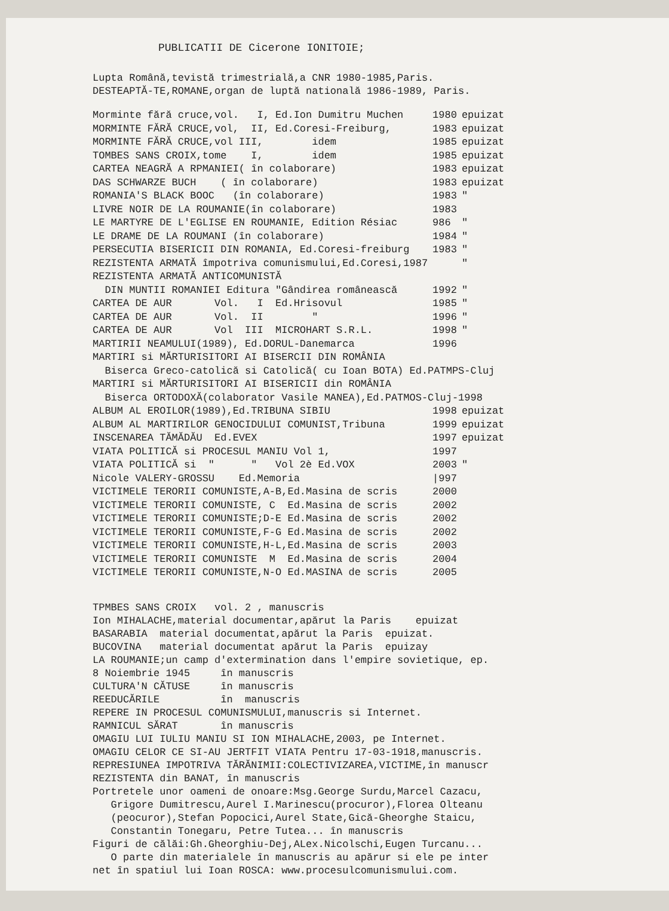PUBLICATII DE Cicerone IONITOIE;
Lupta Română,tevistă trimestrială,a CNR 1980-1985,Paris.
DESTEAPTĂ-TE,ROMANE,organ de luptă natională 1986-1989, Paris.
| Morminte fără cruce,vol. I, Ed.Ion Dumitru Muchen | 1980 | epuizat |
| MORMINTE FĂRĂ CRUCE,vol, II, Ed.Coresi-Freiburg, | 1983 | epuizat |
| MORMINTE FĂRĂ CRUCE,vol III, idem | 1985 | epuizat |
| TOMBES SANS CROIX,tome I, idem | 1985 | epuizat |
| CARTEA NEAGRĂ A RPMANIEI( în colaborare) | 1983 | epuizat |
| DAS SCHWARZE BUCH ( în colaborare) | 1983 | epuizat |
| ROMANIA'S BLACK BOOC (în colaborare) | 1983 | " |
| LIVRE NOIR DE LA ROUMANIE(în colaborare) | 1983 | |
| LE MARTYRE DE L'EGLISE EN ROUMANIE, Edition Résiac | 986 | " |
| LE DRAME DE LA ROUMANI (în colaborare) | 1984 | " |
| PERSECUTIA BISERICII DIN ROMANIA, Ed.Coresi-freiburg | 1983 | " |
| REZISTENTA ARMATĂ împotriva comunismului,Ed.Coresi,1987 | | " |
| REZISTENTA ARMATĂ ANTICOMUNISTĂ | | |
| DIN MUNTII ROMANIEI Editura "Gândirea românească | 1992 | " |
| CARTEA DE AUR Vol. I Ed.Hrisovul | 1985 | " |
| CARTEA DE AUR Vol. II " | 1996 | " |
| CARTEA DE AUR Vol III MICROHART S.R.L. | 1998 | " |
| MARTIRII NEAMULUI(1989), Ed.DORUL-Danemarca | 1996 | |
| MARTIRI si MĂRTURISITORI AI BISERCII DIN ROMÂNIA | | |
| Biserca Greco-catolică si Catolică( cu Ioan BOTA) Ed.PATMPS-Cluj | | |
| MARTIRI si MĂRTURISITORI AI BISERICII din ROMÂNIA | | |
| Biserca ORTODOXĂ(colaborator Vasile MANEA),Ed.PATMOS-Cluj-1998 | | |
| ALBUM AL EROILOR(1989),Ed.TRIBUNA SIBIU | 1998 | epuizat |
| ALBUM AL MARTIRILOR GENOCIDULUI COMUNIST,Tribuna | 1999 | epuizat |
| INSCENAREA TĂMĂDĂU Ed.EVEX | 1997 | epuizat |
| VIATA POLITICĂ si PROCESUL MANIU Vol 1, | 1997 | |
| VIATA POLITICĂ si " " Vol 2è Ed.VOX | 2003 | " |
| Nicole VALERY-GROSSU Ed.Memoria | /997 | |
| VICTIMELE TERORII COMUNISTE,A-B,Ed.Masina de scris | 2000 | |
| VICTIMELE TERORII COMUNISTE, C Ed.Masina de scris | 2002 | |
| VICTIMELE TERORII COMUNISTE;D-E Ed.Masina de scris | 2002 | |
| VICTIMELE TERORII COMUNISTE,F-G Ed.Masina de scris | 2002 | |
| VICTIMELE TERORII COMUNISTE,H-L,Ed.Masina de scris | 2003 | |
| VICTIMELE TERORII COMUNISTE M Ed.Masina de scris | 2004 | |
| VICTIMELE TERORII COMUNISTE,N-O Ed.MASINA de scris | 2005 | |
TPMBES SANS CROIX vol. 2 , manuscris
Ion MIHALACHE,material documentar,apărut la Paris epuizat
BASARABIA material documentat,apărut la Paris epuizat.
BUCOVINA material documentat apărut la Paris epuizay
LA ROUMANIE;un camp d'extermination dans l'empire sovietique, ep.
8 Noiembrie 1945 în manuscris
CULTURA'N CĂTUSE în manuscris
REEDUCĂRILE în manuscris
REPERE IN PROCESUL COMUNISMULUI,manuscris si Internet.
RAMNICUL SĂRAT în manuscris
OMAGIU LUI IULIU MANIU SI ION MIHALACHE,2003, pe Internet.
OMAGIU CELOR CE SI-AU JERTFIT VIATA Pentru 17-03-1918,manuscris.
REPRESIUNEA IMPOTRIVA TĂRĂNIMII:COLECTIVIZAREA,VICTIME,în manuscr
REZISTENTA din BANAT, în manuscris
Portretele unor oameni de onoare:Msg.George Surdu,Marcel Cazacu,
Grigore Dumitrescu,Aurel I.Marinescu(procuror),Florea Olteanu
(peocuror),Stefan Popocici,Aurel State,Gică-Gheorghe Staicu,
Constantin Tonegaru, Petre Tutea... în manuscris
Figuri de călăi:Gh.Gheorghiu-Dej,ALex.Nicolschi,Eugen Turcanu...
O parte din materialele în manuscris au apărur si ele pe inter
net în spatiul lui Ioan ROSCA: www.procesulcomunismului.com.